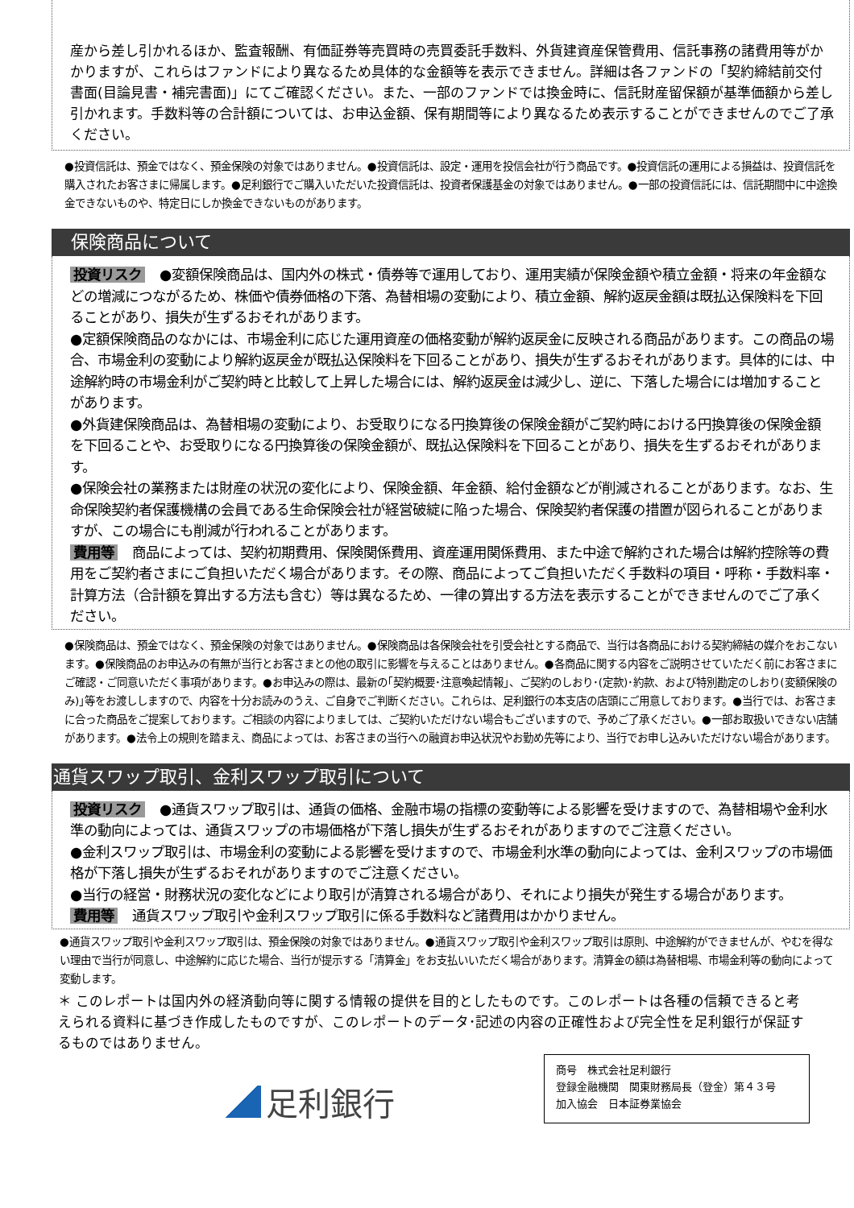産から差し引かれるほか、監査報酬、有価証券等売買時の売買委託手数料、外貨建資産保管費用、信託事務の諸費用等がかかりますが、これらはファンドにより異なるため具体的な金額等を表示できません。詳細は各ファンドの「契約締結前交付書面(目論見書・補完書面)」にてご確認ください。また、一部のファンドでは換金時に、信託財産留保額が基準価額から差し引かれます。手数料等の合計額については、お申込金額、保有期間等により異なるため表示することができませんのでご了承ください。
●投資信託は、預金ではなく、預金保険の対象ではありません。●投資信託は、設定・運用を投信会社が行う商品です。●投資信託の運用による損益は、投資信託を購入されたお客さまに帰属します。●足利銀行でご購入いただいた投資信託は、投資者保護基金の対象ではありません。●一部の投資信託には、信託期間中に中途換金できないものや、特定日にしか換金できないものがあります。
保険商品について
投資リスク ●変額保険商品は、国内外の株式・債券等で運用しており、運用実績が保険金額や積立金額・将来の年金額などの増減につながるため、株価や債券価格の下落、為替相場の変動により、積立金額、解約返戻金額は既払込保険料を下回ることがあり、損失が生ずるおそれがあります。
●定額保険商品のなかには、市場金利に応じた運用資産の価格変動が解約返戻金に反映される商品があります。この商品の場合、市場金利の変動により解約返戻金が既払込保険料を下回ることがあり、損失が生ずるおそれがあります。具体的には、中途解約時の市場金利がご契約時と比較して上昇した場合には、解約返戻金は減少し、逆に、下落した場合には増加することがあります。
●外貨建保険商品は、為替相場の変動により、お受取りになる円換算後の保険金額がご契約時における円換算後の保険金額を下回ることや、お受取りになる円換算後の保険金額が、既払込保険料を下回ることがあり、損失を生ずるおそれがあります。
●保険会社の業務または財産の状況の変化により、保険金額、年金額、給付金額などが削減されることがあります。なお、生命保険契約者保護機構の会員である生命保険会社が経営破綻に陥った場合、保険契約者保護の措置が図られることがありますが、この場合にも削減が行われることがあります。
費用等 商品によっては、契約初期費用、保険関係費用、資産運用関係費用、また中途で解約された場合は解約控除等の費用をご契約者さまにご負担いただく場合があります。その際、商品によってご負担いただく手数料の項目・呼称・手数料率・計算方法（合計額を算出する方法も含む）等は異なるため、一律の算出する方法を表示することができませんのでご了承ください。
●保険商品は、預金ではなく、預金保険の対象ではありません。●保険商品は各保険会社を引受会社とする商品で、当行は各商品における契約締結の媒介をおこないます。●保険商品のお申込みの有無が当行とお客さまとの他の取引に影響を与えることはありません。●各商品に関する内容をご説明させていただく前にお客さまにご確認・ご同意いただく事項があります。●お申込みの際は、最新の｢契約概要･注意喚起情報｣、ご契約のしおり･(定款)･約款、および特別勘定のしおり(変額保険のみ)｣等をお渡ししますので、内容を十分お読みのうえ、ご自身でご判断ください。これらは、足利銀行の本支店の店頭にご用意しております。●当行では、お客さまに合った商品をご提案しております。ご相談の内容によりましては、ご契約いただけない場合もございますので、予めご了承ください。●一部お取扱いできない店舗があります。●法令上の規則を踏まえ、商品によっては、お客さまの当行への融資お申込状況やお勤め先等により、当行でお申し込みいただけない場合があります。
通貨スワップ取引、金利スワップ取引について
投資リスク ●通貨スワップ取引は、通貨の価格、金融市場の指標の変動等による影響を受けますので、為替相場や金利水準の動向によっては、通貨スワップの市場価格が下落し損失が生ずるおそれがありますのでご注意ください。
●金利スワップ取引は、市場金利の変動による影響を受けますので、市場金利水準の動向によっては、金利スワップの市場価格が下落し損失が生ずるおそれがありますのでご注意ください。
●当行の経営・財務状況の変化などにより取引が清算される場合があり、それにより損失が発生する場合があります。
費用等 通貨スワップ取引や金利スワップ取引に係る手数料など諸費用はかかりません。
●通貨スワップ取引や金利スワップ取引は、預金保険の対象ではありません。●通貨スワップ取引や金利スワップ取引は原則、中途解約ができませんが、やむを得ない理由で当行が同意し、中途解約に応じた場合、当行が提示する「清算金」をお支払いいただく場合があります。清算金の額は為替相場、市場金利等の動向によって変動します。
＊ このレポートは国内外の経済動向等に関する情報の提供を目的としたものです。このレポートは各種の信頼できると考えられる資料に基づき作成したものですが、このレポートのデータ･記述の内容の正確性および完全性を足利銀行が保証するものではありません。
足利銀行
商号　株式会社足利銀行
登録金融機関　関東財務局長（登金）第４３号
加入協会　日本証券業協会